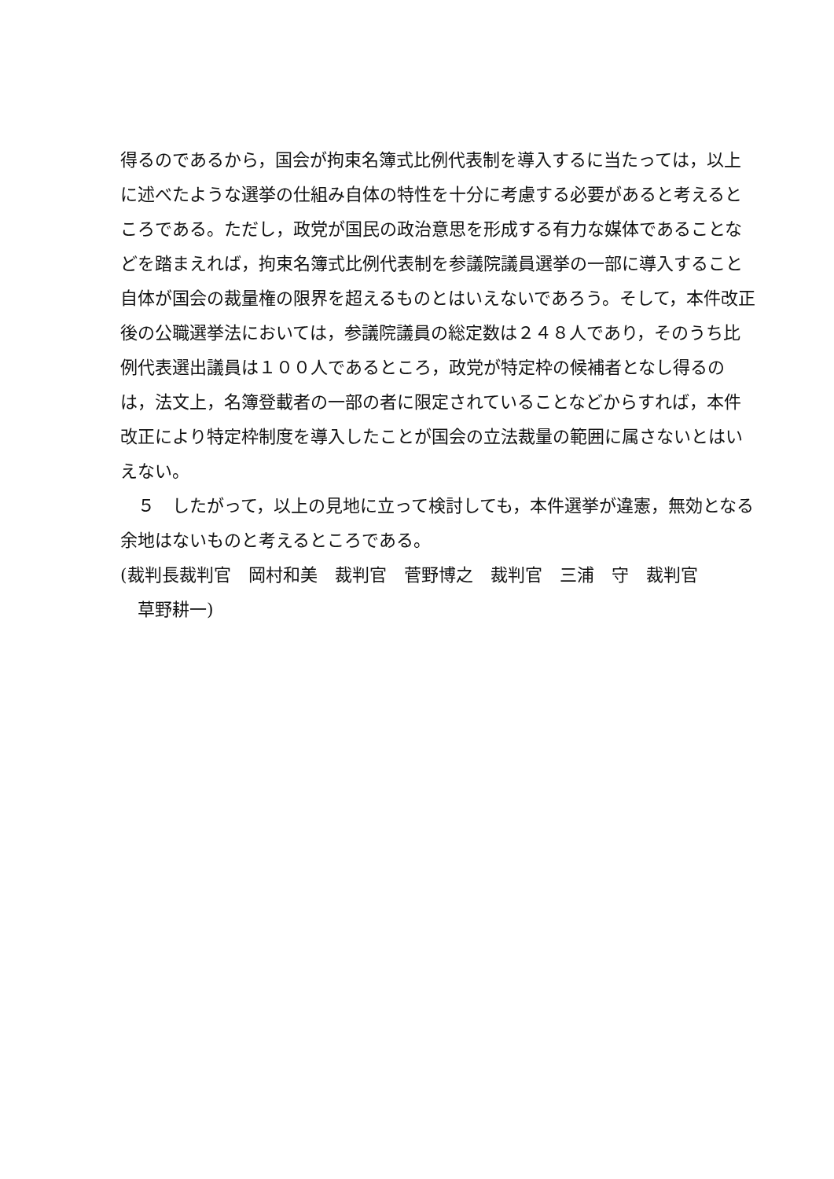得るのであるから，国会が拘束名簿式比例代表制を導入するに当たっては，以上に述べたような選挙の仕組み自体の特性を十分に考慮する必要があると考えるところである。ただし，政党が国民の政治意思を形成する有力な媒体であることなどを踏まえれば，拘束名簿式比例代表制を参議院議員選挙の一部に導入すること自体が国会の裁量権の限界を超えるものとはいえないであろう。そして，本件改正後の公職選挙法においては，参議院議員の総定数は２４８人であり，そのうち比例代表選出議員は１００人であるところ，政党が特定枠の候補者となし得るのは，法文上，名簿登載者の一部の者に限定されていることなどからすれば，本件改正により特定枠制度を導入したことが国会の立法裁量の範囲に属さないとはいえない。
　５　したがって，以上の見地に立って検討しても，本件選挙が違憲，無効となる余地はないものと考えるところである。
(裁判長裁判官　岡村和美　裁判官　菅野博之　裁判官　三浦　守　裁判官
　草野耕一)